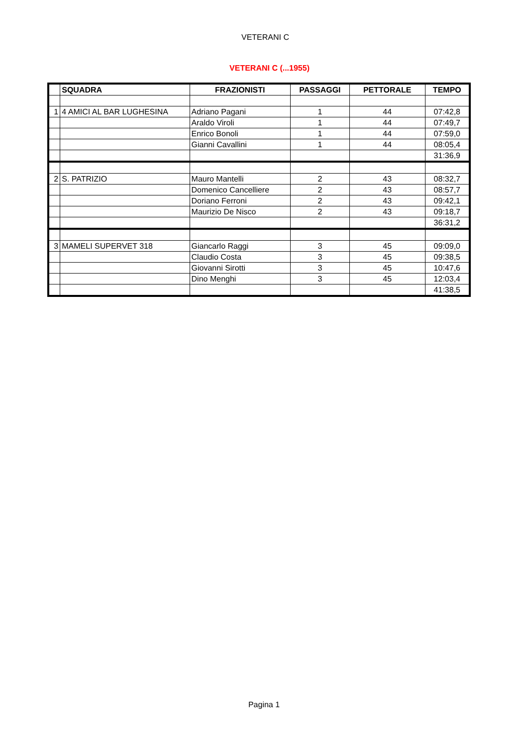VETERANI C
VETERANI C (...1955)
| | SQUADRA | FRAZIONISTI | PASSAGGI | PETTORALE | TEMPO |
| --- | --- | --- | --- | --- | --- |
| 1 | 4 AMICI AL BAR LUGHESINA | Adriano Pagani | 1 | 44 | 07:42,8 |
| | | Araldo Viroli | 1 | 44 | 07:49,7 |
| | | Enrico Bonoli | 1 | 44 | 07:59,0 |
| | | Gianni Cavallini | 1 | 44 | 08:05,4 |
| | | | | | 31:36,9 |
| 2 | S. PATRIZIO | Mauro Mantelli | 2 | 43 | 08:32,7 |
| | | Domenico Cancelliere | 2 | 43 | 08:57,7 |
| | | Doriano Ferroni | 2 | 43 | 09:42,1 |
| | | Maurizio De Nisco | 2 | 43 | 09:18,7 |
| | | | | | 36:31,2 |
| 3 | MAMELI SUPERVET 318 | Giancarlo Raggi | 3 | 45 | 09:09,0 |
| | | Claudio Costa | 3 | 45 | 09:38,5 |
| | | Giovanni Sirotti | 3 | 45 | 10:47,6 |
| | | Dino Menghi | 3 | 45 | 12:03,4 |
| | | | | | 41:38,5 |
Pagina 1